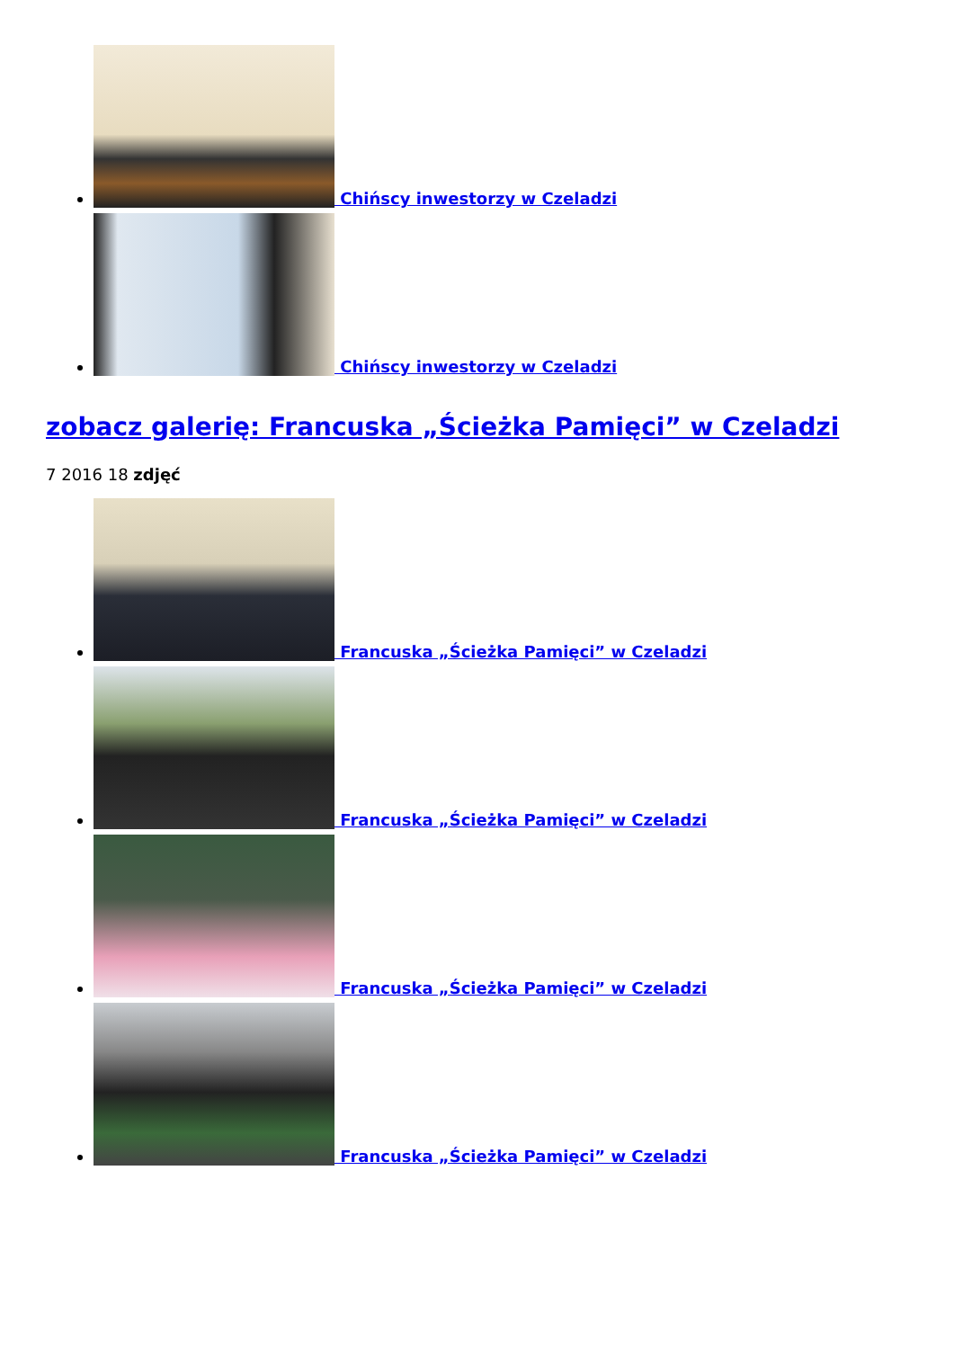Chińscy inwestorzy w Czeladzi
Chińscy inwestorzy w Czeladzi
zobacz galerię: Francuska „Ścieżka Pamięci” w Czeladzi
7 2016 18 zdjęć
Francuska „Ścieżka Pamięci” w Czeladzi
Francuska „Ścieżka Pamięci” w Czeladzi
Francuska „Ścieżka Pamięci” w Czeladzi
Francuska „Ścieżka Pamięci” w Czeladzi